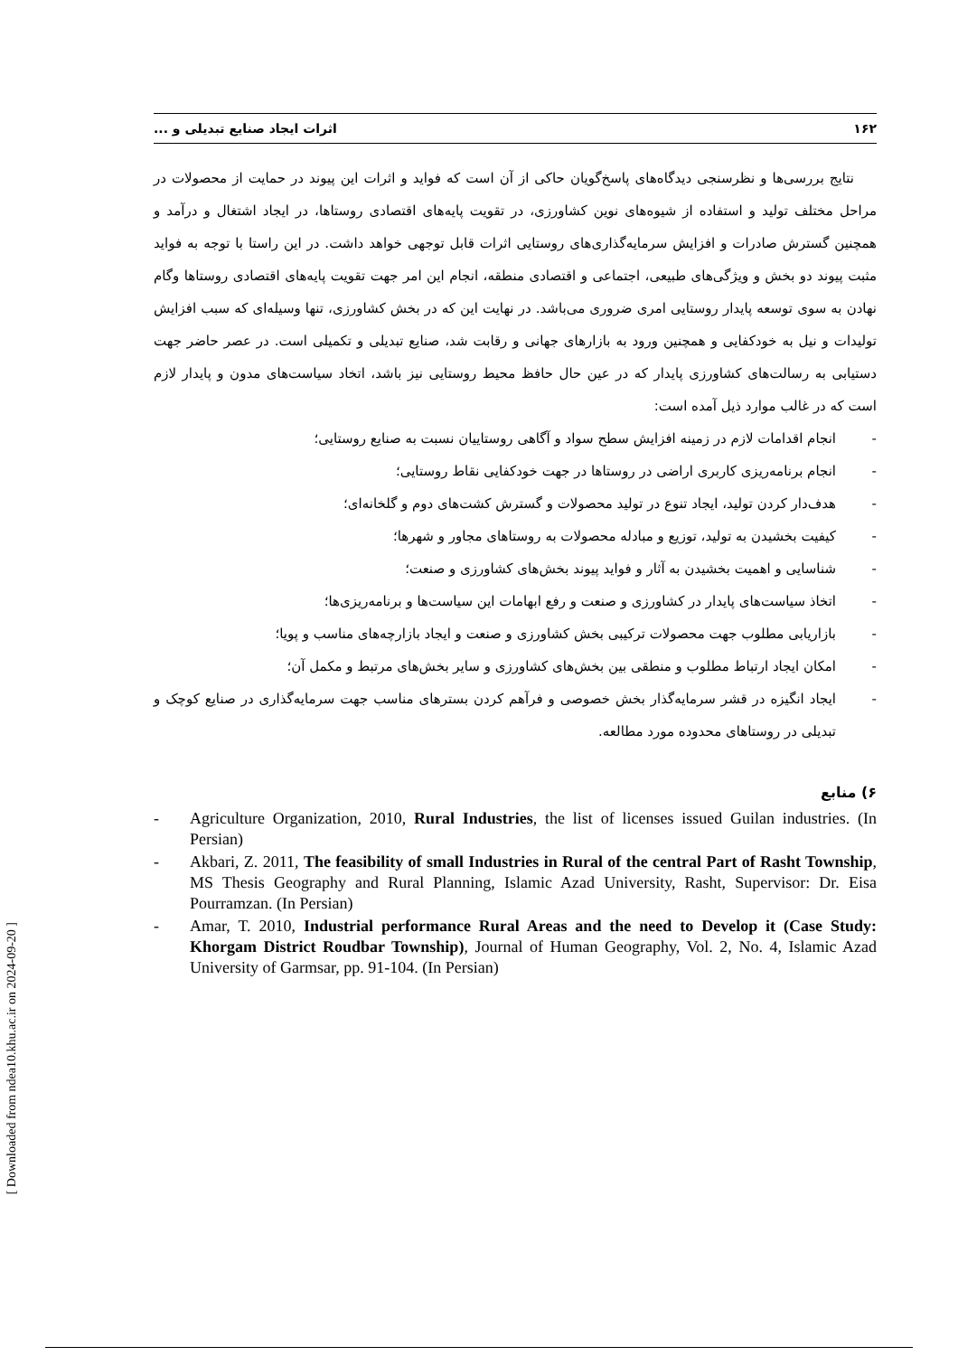۱۶۲ اثرات ایجاد صنایع تبدیلی و ...
نتایج بررسی‌ها و نظرسنجی دیدگاه‌های پاسخ‌گویان حاکی از آن است که فواید و اثرات این پیوند در حمایت از محصولات در مراحل مختلف تولید و استفاده از شیوه‌های نوین کشاورزی، در تقویت پایه‌های اقتصادی روستاها، در ایجاد اشتغال و درآمد و همچنین گسترش صادرات و افزایش سرمایه‌گذاری‌های روستایی اثرات قابل توجهی خواهد داشت. در این راستا با توجه به فواید مثبت پیوند دو بخش و ویژگی‌های طبیعی، اجتماعی و اقتصادی منطقه، انجام این امر جهت تقویت پایه‌های اقتصادی روستاها وگام نهادن به سوی توسعه پایدار روستایی امری ضروری می‌باشد. در نهایت این که در بخش کشاورزی، تنها وسیله‌ای که سبب افزایش تولیدات و نیل به خودکفایی و همچنین ورود به بازارهای جهانی و رقابت شد، صنایع تبدیلی و تکمیلی است. در عصر حاضر جهت دستیابی به رسالت‌های کشاورزی پایدار که در عین حال حافظ محیط روستایی نیز باشد، اتخاد سیاست‌های مدون و پایدار لازم است که در غالب موارد ذیل آمده است:
- انجام اقدامات لازم در زمینه افزایش سطح سواد و آگاهی روستاییان نسبت به صنایع روستایی؛
- انجام برنامه‌ریزی کاربری اراضی در روستاها در جهت خودکفایی نقاط روستایی؛
- هدف‌دار کردن تولید، ایجاد تنوع در تولید محصولات و گسترش کشت‌های دوم و گلخانه‌ای؛
- کیفیت بخشیدن به تولید، توزیع و مبادله محصولات به روستاهای مجاور و شهرها؛
- شناسایی و اهمیت بخشیدن به آثار و فواید پیوند بخش‌های کشاورزی و صنعت؛
- اتخاذ سیاست‌های پایدار در کشاورزی و صنعت و رفع ابهامات این سیاست‌ها و برنامه‌ریزی‌ها؛
- بازاریابی مطلوب جهت محصولات ترکیبی بخش کشاورزی و صنعت و ایجاد بازارچه‌های مناسب و پویا؛
- امکان ایجاد ارتباط مطلوب و منطقی بین بخش‌های کشاورزی و سایر بخش‌های مرتبط و مکمل آن؛
- ایجاد انگیزه در قشر سرمایه‌گذار بخش خصوصی و فرآهم کردن بسترهای مناسب جهت سرمایه‌گذاری در صنایع کوچک و تبدیلی در روستاهای محدوده مورد مطالعه.
۶) منابع
- Agriculture Organization, 2010, Rural Industries, the list of licenses issued Guilan industries. (In Persian)
- Akbari, Z. 2011, The feasibility of small Industries in Rural of the central Part of Rasht Township, MS Thesis Geography and Rural Planning, Islamic Azad University, Rasht, Supervisor: Dr. Eisa Pourramzan. (In Persian)
- Amar, T. 2010, Industrial performance Rural Areas and the need to Develop it (Case Study: Khorgam District Roudbar Township), Journal of Human Geography, Vol. 2, No. 4, Islamic Azad University of Garmsar, pp. 91-104. (In Persian)
[ Downloaded from ndea10.khu.ac.ir on 2024-09-20 ]